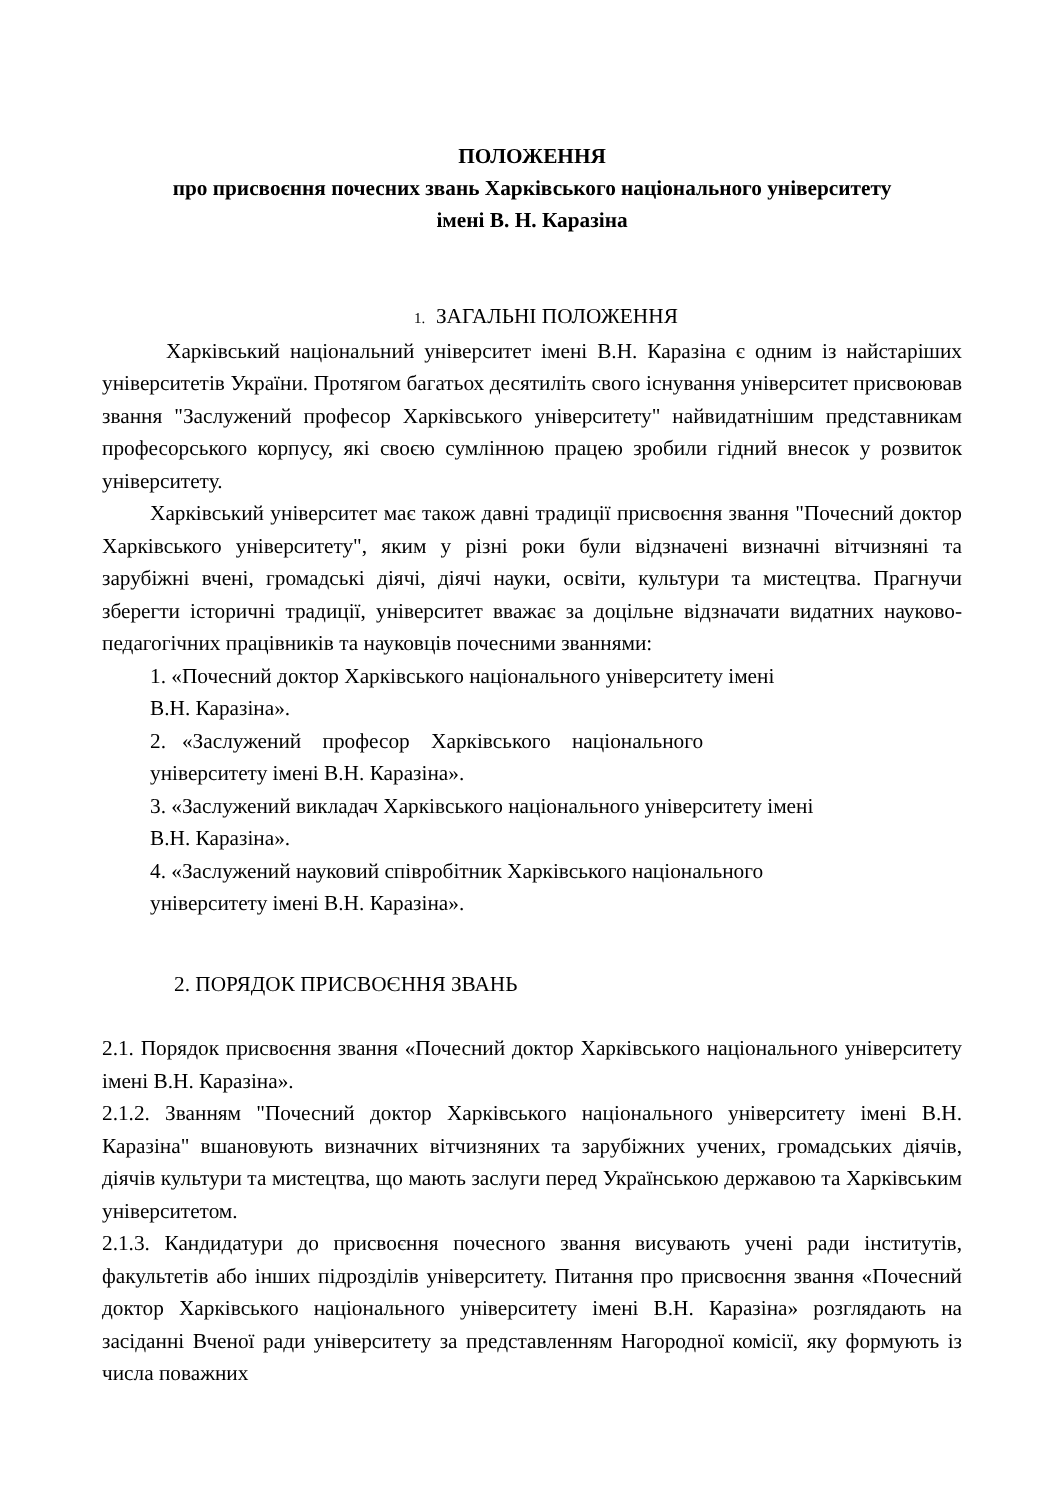ПОЛОЖЕННЯ
про присвоєння почесних звань Харківського національного університету
імені В. Н. Каразіна
1. ЗАГАЛЬНІ ПОЛОЖЕННЯ
Харківський національний університет імені В.Н. Каразіна є одним із найстаріших університетів України. Протягом багатьох десятиліть свого існування університет присвоював звання "Заслужений професор Харківського університету" найвидатнішим представникам професорського корпусу, які своєю сумлінною працею зробили гідний внесок у розвиток університету.
Харківський університет має також давні традиції присвоєння звання "Почесний доктор Харківського університету", яким у різні роки були відзначені визначні вітчизняні та зарубіжні вчені, громадські діячі, діячі науки, освіти, культури та мистецтва. Прагнучи зберегти історичні традиції, університет вважає за доцільне відзначати видатних науково-педагогічних працівників та науковців почесними званнями:
1. «Почесний доктор Харківського національного університету імені
В.Н. Каразіна».
2. «Заслужений професор Харківського національного
університету імені В.Н. Каразіна».
3. «Заслужений викладач Харківського національного університету імені
В.Н. Каразіна».
4. «Заслужений науковий співробітник Харківського національного
університету імені В.Н. Каразіна».
2. ПОРЯДОК ПРИСВОЄННЯ ЗВАНЬ
2.1. Порядок присвоєння звання «Почесний доктор Харківського національного університету імені В.Н. Каразіна».
2.1.2. Званням "Почесний доктор Харківського національного університету імені В.Н. Каразіна" вшановують визначних вітчизняних та зарубіжних учених, громадських діячів, діячів культури та мистецтва, що мають заслуги перед Українською державою та Харківським університетом.
2.1.3. Кандидатури до присвоєння почесного звання висувають учені ради інститутів, факультетів або інших підрозділів університету. Питання про присвоєння звання «Почесний доктор Харківського національного університету імені В.Н. Каразіна» розглядають на засіданні Вченої ради університету за представленням Нагородної комісії, яку формують із числа поважних